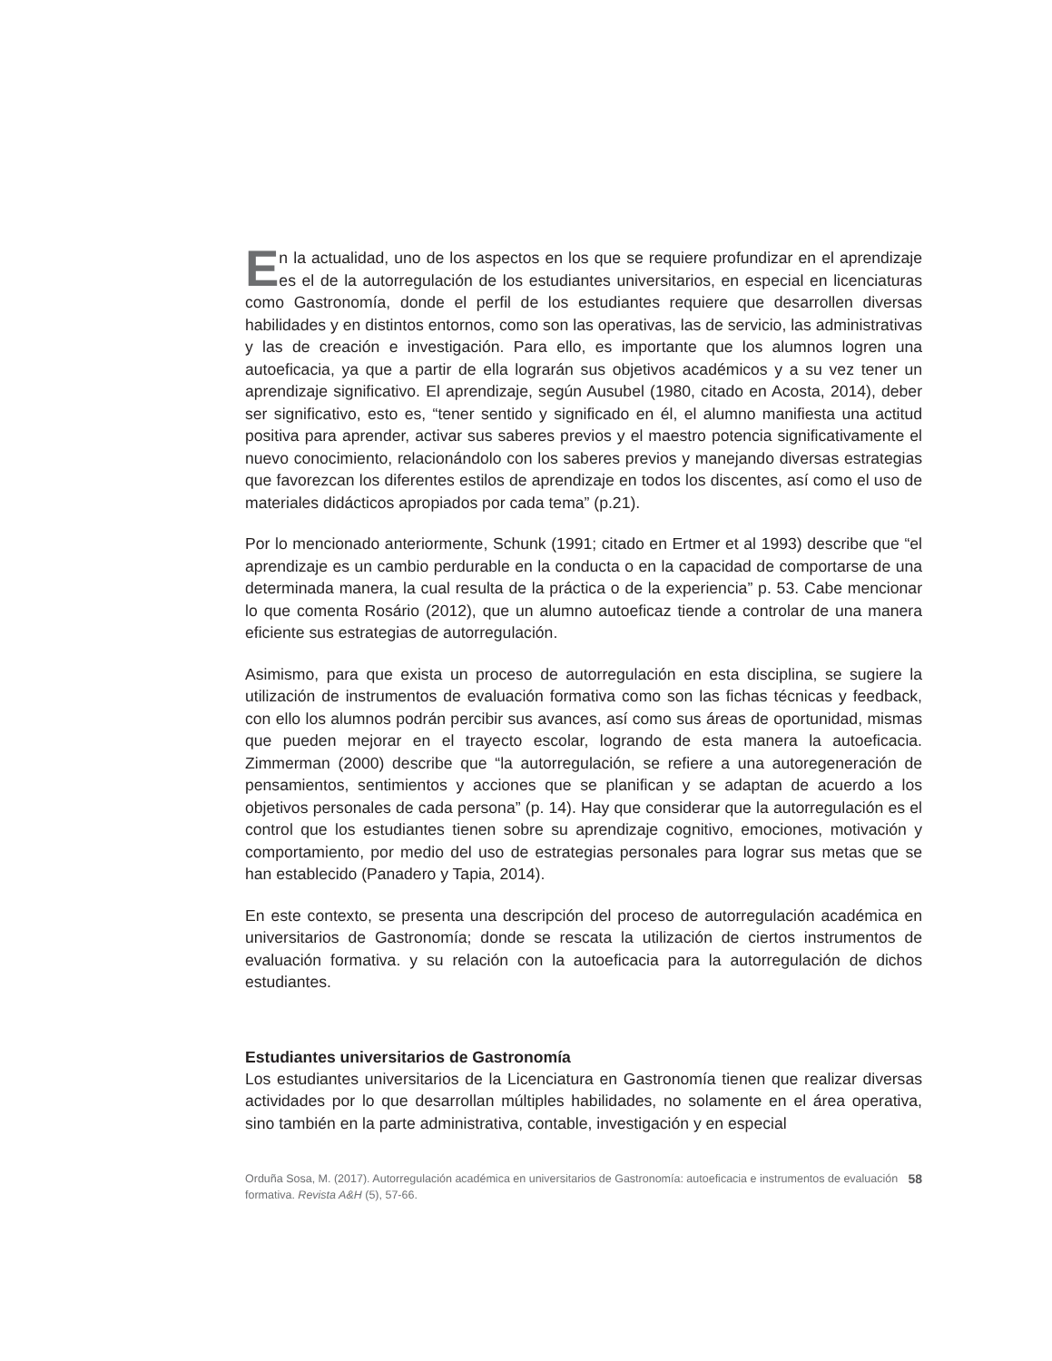En la actualidad, uno de los aspectos en los que se requiere profundizar en el aprendizaje es el de la autorregulación de los estudiantes universitarios, en especial en licenciaturas como Gastronomía, donde el perfil de los estudiantes requiere que desarrollen diversas habilidades y en distintos entornos, como son las operativas, las de servicio, las administrativas y las de creación e investigación. Para ello, es importante que los alumnos logren una autoeficacia, ya que a partir de ella lograrán sus objetivos académicos y a su vez tener un aprendizaje significativo. El aprendizaje, según Ausubel (1980, citado en Acosta, 2014), deber ser significativo, esto es, “tener sentido y significado en él, el alumno manifiesta una actitud positiva para aprender, activar sus saberes previos y el maestro potencia significativamente el nuevo conocimiento, relacionándolo con los saberes previos y manejando diversas estrategias que favorezcan los diferentes estilos de aprendizaje en todos los discentes, así como el uso de materiales didácticos apropiados por cada tema” (p.21).
Por lo mencionado anteriormente, Schunk (1991; citado en Ertmer et al 1993) describe que “el aprendizaje es un cambio perdurable en la conducta o en la capacidad de comportarse de una determinada manera, la cual resulta de la práctica o de la experiencia” p. 53. Cabe mencionar lo que comenta Rosário (2012), que un alumno autoeficaz tiende a controlar de una manera eficiente sus estrategias de autorregulación.
Asimismo, para que exista un proceso de autorregulación en esta disciplina, se sugiere la utilización de instrumentos de evaluación formativa como son las fichas técnicas y feedback, con ello los alumnos podrán percibir sus avances, así como sus áreas de oportunidad, mismas que pueden mejorar en el trayecto escolar, logrando de esta manera la autoeficacia. Zimmerman (2000) describe que “la autorregulación, se refiere a una autoregeneración de pensamientos, sentimientos y acciones que se planifican y se adaptan de acuerdo a los objetivos personales de cada persona” (p. 14). Hay que considerar que la autorregulación es el control que los estudiantes tienen sobre su aprendizaje cognitivo, emociones, motivación y comportamiento, por medio del uso de estrategias personales para lograr sus metas que se han establecido (Panadero y Tapia, 2014).
En este contexto, se presenta una descripción del proceso de autorregulación académica en universitarios de Gastronomía; donde se rescata la utilización de ciertos instrumentos de evaluación formativa. y su relación con la autoeficacia para la autorregulación de dichos estudiantes.
Estudiantes universitarios de Gastronomía
Los estudiantes universitarios de la Licenciatura en Gastronomía tienen que realizar diversas actividades por lo que desarrollan múltiples habilidades, no solamente en el área operativa, sino también en la parte administrativa, contable, investigación y en especial
Orduña Sosa, M. (2017). Autorregulación académica en universitarios de Gastronomía: autoeficacia e instrumentos de evaluación formativa. Revista A&H (5), 57-66.
58